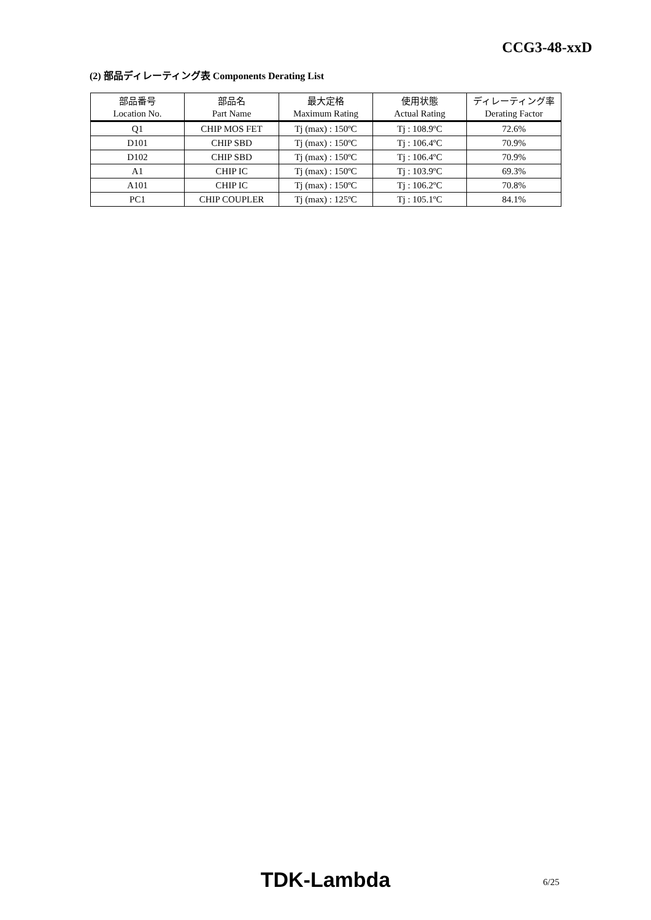CCG3-48-xxD
(2) 部品ディレーティング表 Components Derating List
| 部品番号 | 部品名 | 最大定格 | 使用状態 | ディレーティング率 |
| --- | --- | --- | --- | --- |
| Location No. | Part Name | Maximum Rating | Actual Rating | Derating Factor |
| Q1 | CHIP MOS FET | Tj (max) : 150ºC | Tj : 108.9ºC | 72.6% |
| D101 | CHIP SBD | Tj (max) : 150ºC | Tj : 106.4ºC | 70.9% |
| D102 | CHIP SBD | Tj (max) : 150ºC | Tj : 106.4ºC | 70.9% |
| A1 | CHIP IC | Tj (max) : 150ºC | Tj : 103.9ºC | 69.3% |
| A101 | CHIP IC | Tj (max) : 150ºC | Tj : 106.2ºC | 70.8% |
| PC1 | CHIP COUPLER | Tj (max) : 125ºC | Tj : 105.1ºC | 84.1% |
TDK-Lambda 6/25